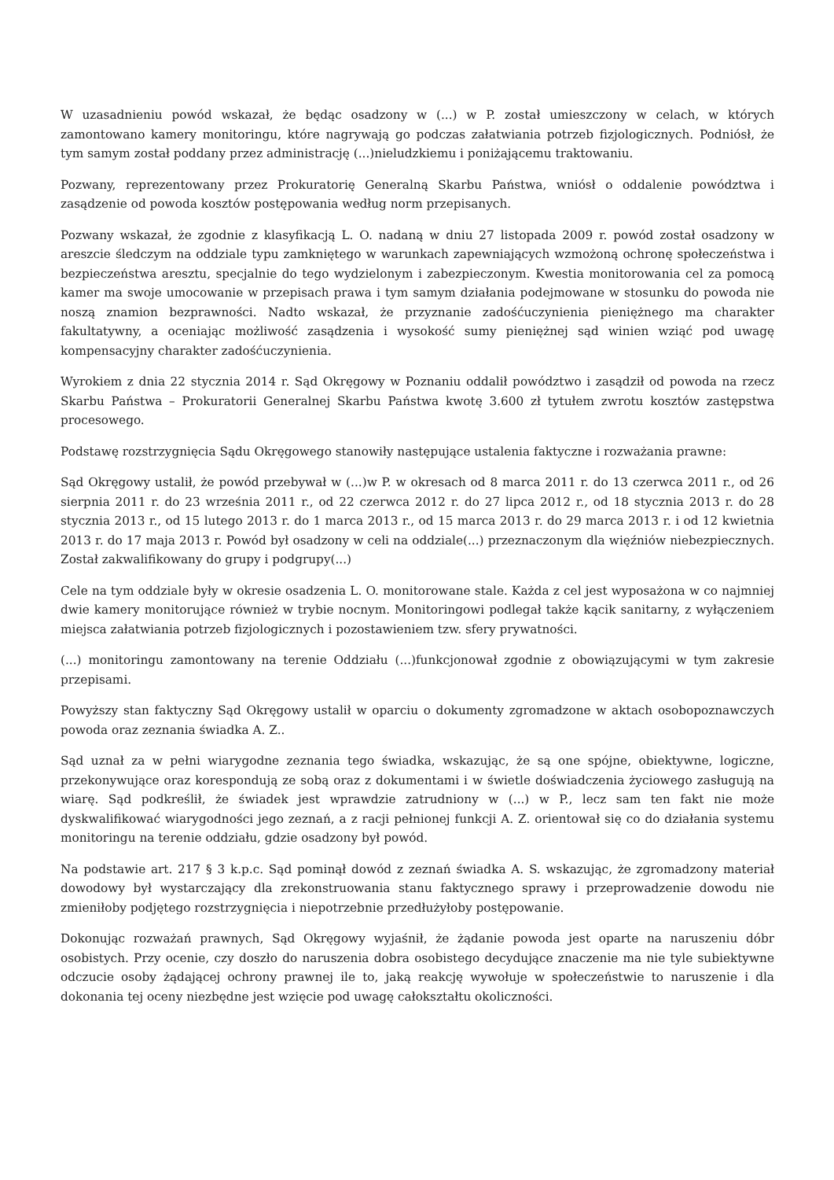W uzasadnieniu powód wskazał, że będąc osadzony w (...) w P. został umieszczony w celach, w których zamontowano kamery monitoringu, które nagrywają go podczas załatwiania potrzeb fizjologicznych. Podniósł, że tym samym został poddany przez administrację (...)nieludzkiemu i poniżającemu traktowaniu.
Pozwany, reprezentowany przez Prokuratorię Generalną Skarbu Państwa, wniósł o oddalenie powództwa i zasądzenie od powoda kosztów postępowania według norm przepisanych.
Pozwany wskazał, że zgodnie z klasyfikacją L. O. nadaną w dniu 27 listopada 2009 r. powód został osadzony w areszcie śledczym na oddziale typu zamkniętego w warunkach zapewniających wzmożoną ochronę społeczeństwa i bezpieczeństwa aresztu, specjalnie do tego wydzielonym i zabezpieczonym. Kwestia monitorowania cel za pomocą kamer ma swoje umocowanie w przepisach prawa i tym samym działania podejmowane w stosunku do powoda nie noszą znamion bezprawności. Nadto wskazał, że przyznanie zadośćuczynienia pieniężnego ma charakter fakultatywny, a oceniając możliwość zasądzenia i wysokość sumy pieniężnej sąd winien wziąć pod uwagę kompensacyjny charakter zadośćuczynienia.
Wyrokiem z dnia 22 stycznia 2014 r. Sąd Okręgowy w Poznaniu oddalił powództwo i zasądził od powoda na rzecz Skarbu Państwa – Prokuratorii Generalnej Skarbu Państwa kwotę 3.600 zł tytułem zwrotu kosztów zastępstwa procesowego.
Podstawę rozstrzygnięcia Sądu Okręgowego stanowiły następujące ustalenia faktyczne i rozważania prawne:
Sąd Okręgowy ustalił, że powód przebywał w (...)w P. w okresach od 8 marca 2011 r. do 13 czerwca 2011 r., od 26 sierpnia 2011 r. do 23 września 2011 r., od 22 czerwca 2012 r. do 27 lipca 2012 r., od 18 stycznia 2013 r. do 28 stycznia 2013 r., od 15 lutego 2013 r. do 1 marca 2013 r., od 15 marca 2013 r. do 29 marca 2013 r. i od 12 kwietnia 2013 r. do 17 maja 2013 r. Powód był osadzony w celi na oddziale(...) przeznaczonym dla więźniów niebezpiecznych. Został zakwalifikowany do grupy i podgrupy(...)
Cele na tym oddziale były w okresie osadzenia L. O. monitorowane stale. Każda z cel jest wyposażona w co najmniej dwie kamery monitorujące również w trybie nocnym. Monitoringowi podlegał także kącik sanitarny, z wyłączeniem miejsca załatwiania potrzeb fizjologicznych i pozostawieniem tzw. sfery prywatności.
(...) monitoringu zamontowany na terenie Oddziału (...)funkcjonował zgodnie z obowiązującymi w tym zakresie przepisami.
Powyższy stan faktyczny Sąd Okręgowy ustalił w oparciu o dokumenty zgromadzone w aktach osobopoznawczych powoda oraz zeznania świadka A. Z..
Sąd uznał za w pełni wiarygodne zeznania tego świadka, wskazując, że są one spójne, obiektywne, logiczne, przekonywujące oraz korespondują ze sobą oraz z dokumentami i w świetle doświadczenia życiowego zasługują na wiarę. Sąd podkreślił, że świadek jest wprawdzie zatrudniony w (...) w P., lecz sam ten fakt nie może dyskwalifikować wiarygodności jego zeznań, a z racji pełnionej funkcji A. Z. orientował się co do działania systemu monitoringu na terenie oddziału, gdzie osadzony był powód.
Na podstawie art. 217 § 3 k.p.c. Sąd pominął dowód z zeznań świadka A. S. wskazując, że zgromadzony materiał dowodowy był wystarczający dla zrekonstruowania stanu faktycznego sprawy i przeprowadzenie dowodu nie zmieniłoby podjętego rozstrzygnięcia i niepotrzebnie przedłużyłoby postępowanie.
Dokonując rozważań prawnych, Sąd Okręgowy wyjaśnił, że żądanie powoda jest oparte na naruszeniu dóbr osobistych. Przy ocenie, czy doszło do naruszenia dobra osobistego decydujące znaczenie ma nie tyle subiektywne odczucie osoby żądającej ochrony prawnej ile to, jaką reakcję wywołuje w społeczeństwie to naruszenie i dla dokonania tej oceny niezbędne jest wzięcie pod uwagę całokształtu okoliczności.